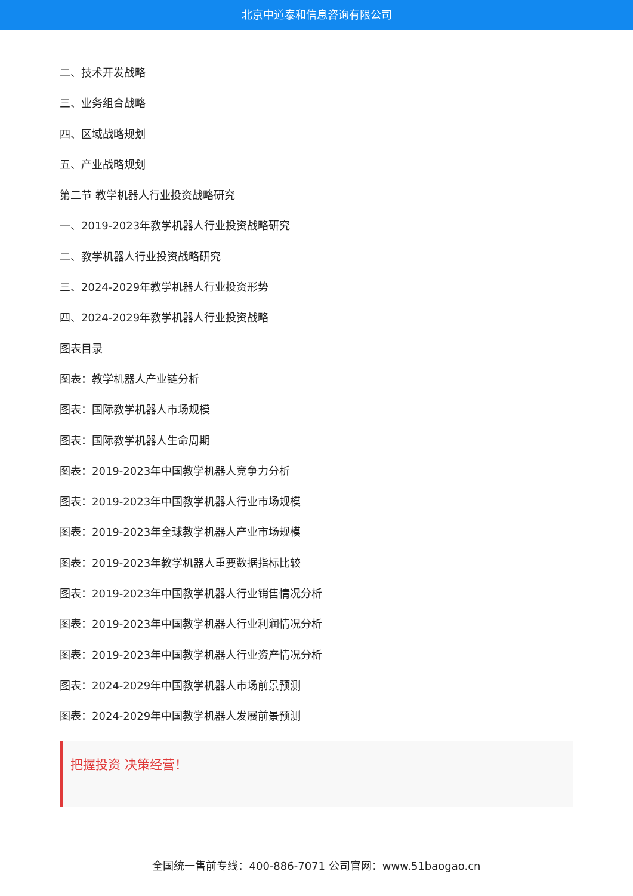北京中道泰和信息咨询有限公司
二、技术开发战略
三、业务组合战略
四、区域战略规划
五、产业战略规划
第二节 教学机器人行业投资战略研究
一、2019-2023年教学机器人行业投资战略研究
二、教学机器人行业投资战略研究
三、2024-2029年教学机器人行业投资形势
四、2024-2029年教学机器人行业投资战略
图表目录
图表：教学机器人产业链分析
图表：国际教学机器人市场规模
图表：国际教学机器人生命周期
图表：2019-2023年中国教学机器人竞争力分析
图表：2019-2023年中国教学机器人行业市场规模
图表：2019-2023年全球教学机器人产业市场规模
图表：2019-2023年教学机器人重要数据指标比较
图表：2019-2023年中国教学机器人行业销售情况分析
图表：2019-2023年中国教学机器人行业利润情况分析
图表：2019-2023年中国教学机器人行业资产情况分析
图表：2024-2029年中国教学机器人市场前景预测
图表：2024-2029年中国教学机器人发展前景预测
把握投资 决策经营！
全国统一售前专线：400-886-7071 公司官网：www.51baogao.cn